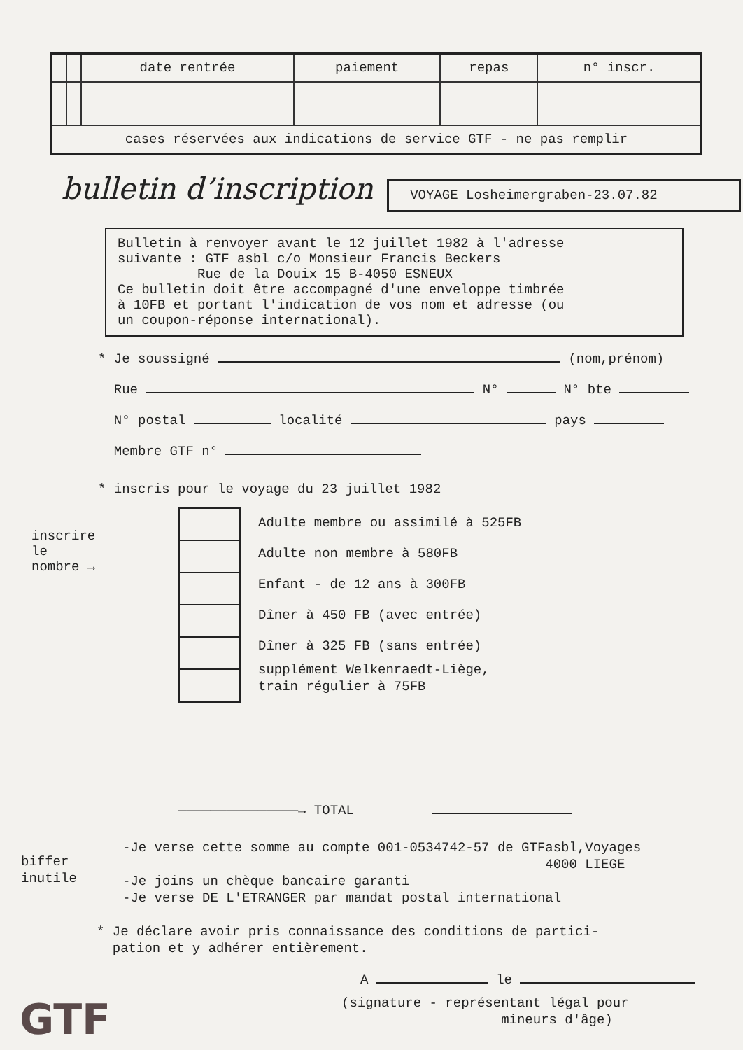| | | date rentrée | paiement | repas | n° inscr. |
| cases réservées aux indications de service GTF - ne pas remplir | | | | | |
bulletin d’inscription
VOYAGE Losheimergraben-23.07.82
Bulletin à renvoyer avant le 12 juillet 1982 à l'adresse
suivante : GTF asbl c/o Monsieur Francis Beckers
Rue de la Douix 15 B-4050 ESNEUX
Ce bulletin doit être accompagné d'une enveloppe timbrée
à 10FB et portant l'indication de vos nom et adresse (ou
un coupon-réponse international).
* Je soussigné (nom,prénom)
Rue N° N° bte
N° postal localité pays
Membre GTF n°
* inscris pour le voyage du 23 juillet 1982
inscrire
le
nombre →
Adulte membre ou assimilé à 525FB
Adulte non membre à 580FB
Enfant - de 12 ans à 300FB
Dîner à 450 FB (avec entrée)
Dîner à 325 FB (sans entrée)
supplément Welkenraedt-Liège,
train régulier à 75FB
———————————————→ TOTAL
biffer
inutile
-Je verse cette somme au compte 001-0534742-57 de GTFasbl,Voyages
4000 LIEGE
-Je joins un chèque bancaire garanti
-Je verse DE L'ETRANGER par mandat postal international
* Je déclare avoir pris connaissance des conditions de partici-
pation et y adhérer entièrement.
A le
GTF
(signature - représentant légal pour
mineurs d'âge)